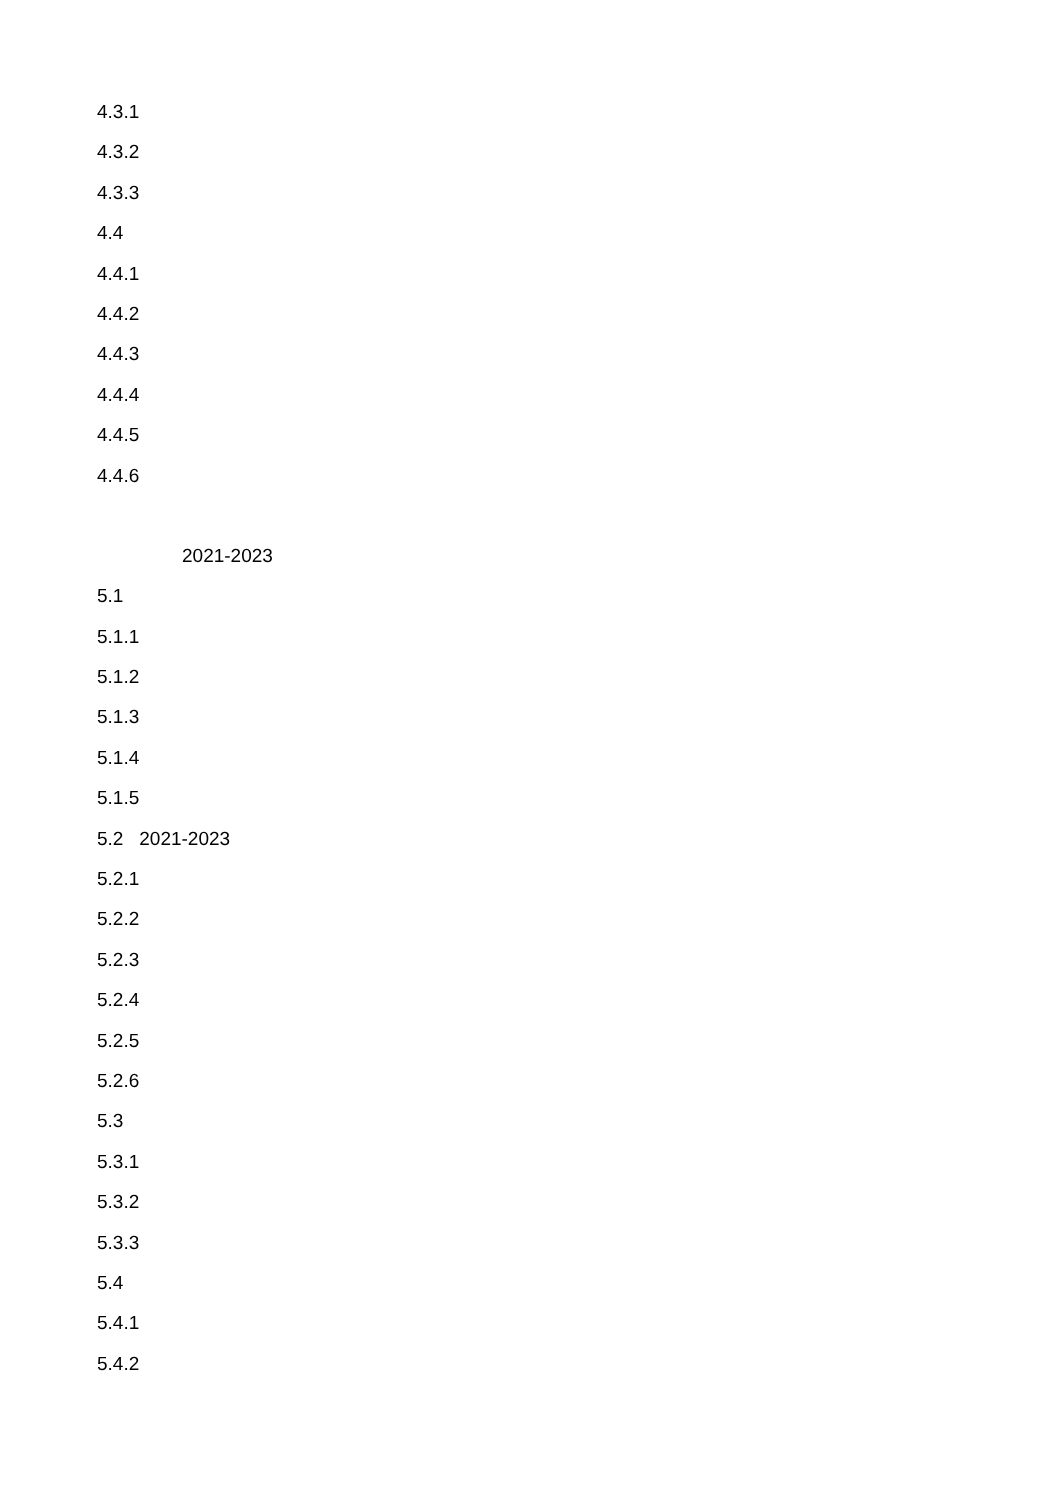4.3.1
4.3.2
4.3.3
4.4
4.4.1
4.4.2
4.4.3
4.4.4
4.4.5
4.4.6
2021-2023
5.1
5.1.1
5.1.2
5.1.3
5.1.4
5.1.5
5.2 2021-2023
5.2.1
5.2.2
5.2.3
5.2.4
5.2.5
5.2.6
5.3
5.3.1
5.3.2
5.3.3
5.4
5.4.1
5.4.2